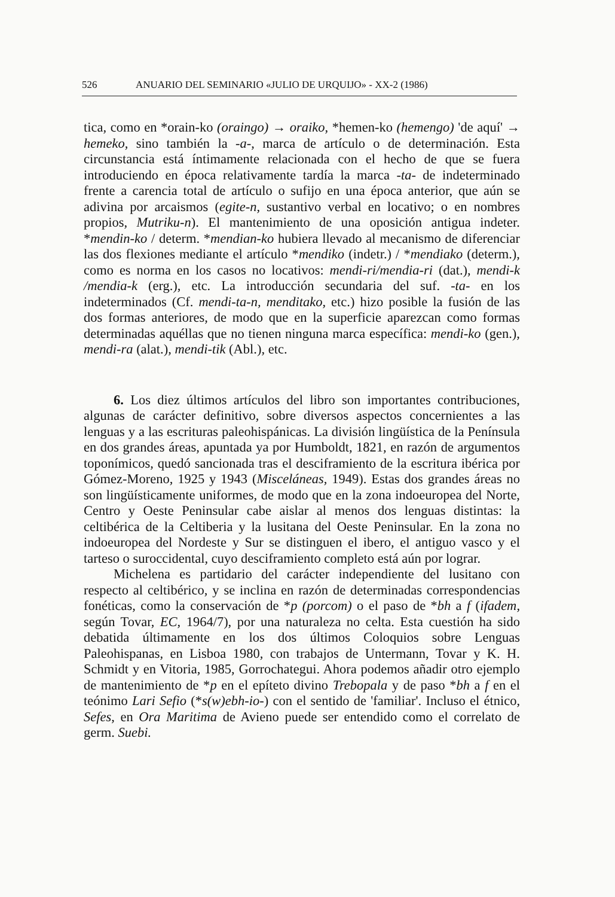526 ANUARIO DEL SEMINARIO «JULIO DE URQUIJO» - XX-2 (1986)
tica, como en *orain-ko (oraingo) → oraiko, *hemen-ko (hemengo) 'de aquí' → hemeko, sino también la -a-, marca de artículo o de determinación. Esta circunstancia está íntimamente relacionada con el hecho de que se fuera introduciendo en época relativamente tardía la marca -ta- de indeterminado frente a carencia total de artículo o sufijo en una época anterior, que aún se adivina por arcaismos (egite-n, sustantivo verbal en locativo; o en nombres propios, Mutriku-n). El mantenimiento de una oposición antigua indeter. *mendin-ko / determ. *mendian-ko hubiera llevado al mecanismo de diferenciar las dos flexiones mediante el artículo *mendiko (indetr.) / *mendiako (determ.), como es norma en los casos no locativos: mendi-ri/mendia-ri (dat.), mendi-k /mendia-k (erg.), etc. La introducción secundaria del suf. -ta- en los indeterminados (Cf. mendi-ta-n, menditako, etc.) hizo posible la fusión de las dos formas anteriores, de modo que en la superficie aparezcan como formas determinadas aquéllas que no tienen ninguna marca específica: mendi-ko (gen.), mendi-ra (alat.), mendi-tik (Abl.), etc.
6. Los diez últimos artículos del libro son importantes contribuciones, algunas de carácter definitivo, sobre diversos aspectos concernientes a las lenguas y a las escrituras paleohispánicas. La división lingüística de la Península en dos grandes áreas, apuntada ya por Humboldt, 1821, en razón de argumentos toponímicos, quedó sancionada tras el desciframiento de la escritura ibérica por Gómez-Moreno, 1925 y 1943 (Misceláneas, 1949). Estas dos grandes áreas no son lingüísticamente uniformes, de modo que en la zona indoeuropea del Norte, Centro y Oeste Peninsular cabe aislar al menos dos lenguas distintas: la celtibérica de la Celtiberia y la lusitana del Oeste Peninsular. En la zona no indoeuropea del Nordeste y Sur se distinguen el ibero, el antiguo vasco y el tarteso o suroccidental, cuyo desciframiento completo está aún por lograr.
Michelena es partidario del carácter independiente del lusitano con respecto al celtibérico, y se inclina en razón de determinadas correspondencias fonéticas, como la conservación de *p (porcom) o el paso de *bh a f (ifadem, según Tovar, EC, 1964/7), por una naturaleza no celta. Esta cuestión ha sido debatida últimamente en los dos últimos Coloquios sobre Lenguas Paleohispanas, en Lisboa 1980, con trabajos de Untermann, Tovar y K. H. Schmidt y en Vitoria, 1985, Gorrochategui. Ahora podemos añadir otro ejemplo de mantenimiento de *p en el epíteto divino Trebopala y de paso *bh a f en el teónimo Lari Sefio (*s(w)ebh-io-) con el sentido de 'familiar'. Incluso el étnico, Sefes, en Ora Maritima de Avieno puede ser entendido como el correlato de germ. Suebi.